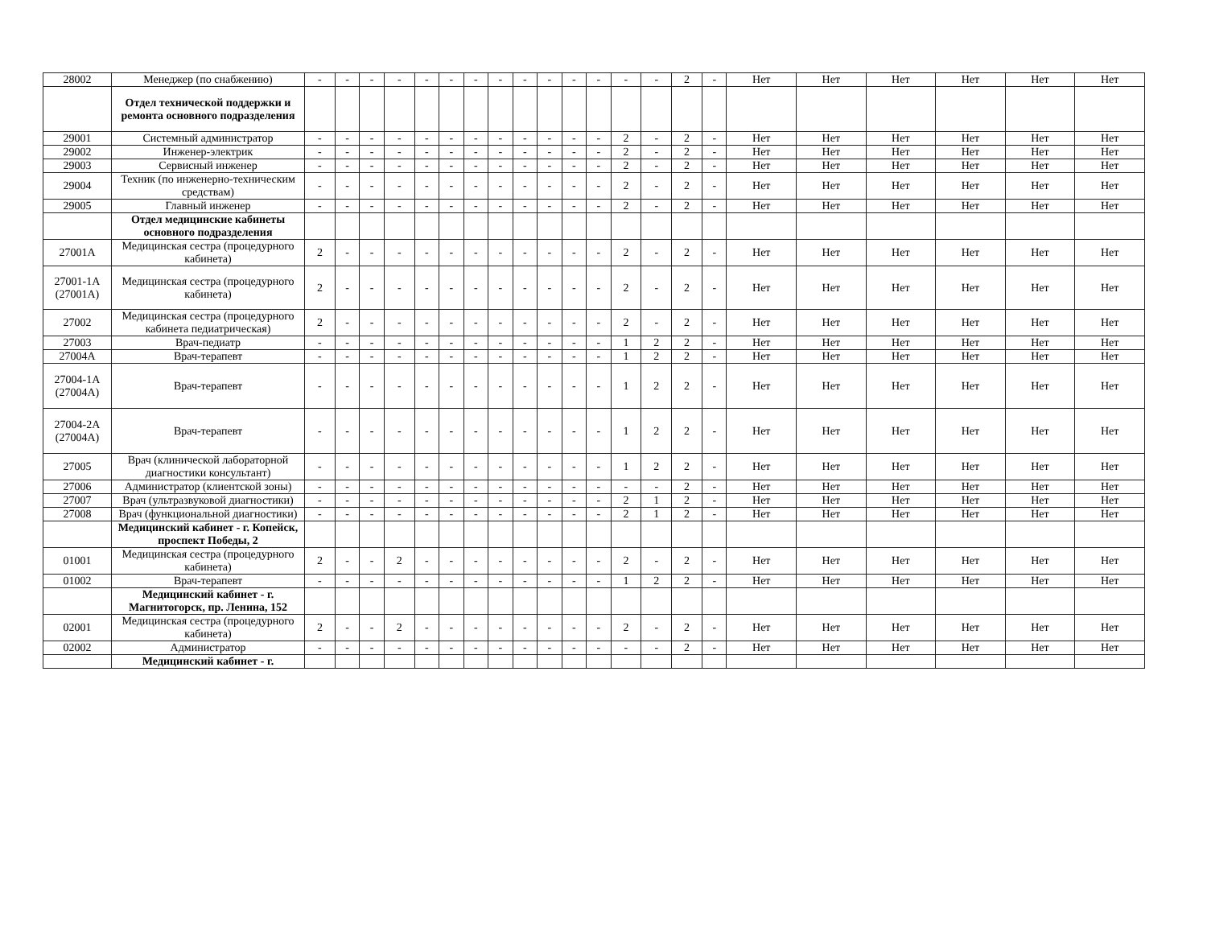| 28002 | Менеджер (по снабжению) | - | - | - | - | - | - | - | - | - | - | - | - | - | - | 2 | - | Нет | Нет | Нет | Нет | Нет | Нет |
| | Отдел технической поддержки и ремонта основного подразделения | | | | | | | | | | | | | | | | | | | | | | |
| 29001 | Системный администратор | - | - | - | - | - | - | - | - | - | - | - | - | 2 | - | 2 | - | Нет | Нет | Нет | Нет | Нет | Нет |
| 29002 | Инженер-электрик | - | - | - | - | - | - | - | - | - | - | - | - | 2 | - | 2 | - | Нет | Нет | Нет | Нет | Нет | Нет |
| 29003 | Сервисный инженер | - | - | - | - | - | - | - | - | - | - | - | - | 2 | - | 2 | - | Нет | Нет | Нет | Нет | Нет | Нет |
| 29004 | Техник (по инженерно-техническим средствам) | - | - | - | - | - | - | - | - | - | - | - | - | 2 | - | 2 | - | Нет | Нет | Нет | Нет | Нет | Нет |
| 29005 | Главный инженер | - | - | - | - | - | - | - | - | - | - | - | - | 2 | - | 2 | - | Нет | Нет | Нет | Нет | Нет | Нет |
| | Отдел медицинские кабинеты основного подразделения | | | | | | | | | | | | | | | | | | | | | | |
| 27001А | Медицинская сестра (процедурного кабинета) | 2 | - | - | - | - | - | - | - | - | - | - | - | 2 | - | 2 | - | Нет | Нет | Нет | Нет | Нет | Нет |
| 27001-1А (27001А) | Медицинская сестра (процедурного кабинета) | 2 | - | - | - | - | - | - | - | - | - | - | - | 2 | - | 2 | - | Нет | Нет | Нет | Нет | Нет | Нет |
| 27002 | Медицинская сестра (процедурного кабинета педиатрическая) | 2 | - | - | - | - | - | - | - | - | - | - | - | 2 | - | 2 | - | Нет | Нет | Нет | Нет | Нет | Нет |
| 27003 | Врач-педиатр | - | - | - | - | - | - | - | - | - | - | - | - | 1 | 2 | 2 | - | Нет | Нет | Нет | Нет | Нет | Нет |
| 27004А | Врач-терапевт | - | - | - | - | - | - | - | - | - | - | - | - | 1 | 2 | 2 | - | Нет | Нет | Нет | Нет | Нет | Нет |
| 27004-1А (27004А) | Врач-терапевт | - | - | - | - | - | - | - | - | - | - | - | - | 1 | 2 | 2 | - | Нет | Нет | Нет | Нет | Нет | Нет |
| 27004-2А (27004А) | Врач-терапевт | - | - | - | - | - | - | - | - | - | - | - | - | 1 | 2 | 2 | - | Нет | Нет | Нет | Нет | Нет | Нет |
| 27005 | Врач (клинической лабораторной диагностики консультант) | - | - | - | - | - | - | - | - | - | - | - | - | 1 | 2 | 2 | - | Нет | Нет | Нет | Нет | Нет | Нет |
| 27006 | Администратор (клиентской зоны) | - | - | - | - | - | - | - | - | - | - | - | - | - | - | 2 | - | Нет | Нет | Нет | Нет | Нет | Нет |
| 27007 | Врач (ультразвуковой диагностики) | - | - | - | - | - | - | - | - | - | - | - | - | 2 | 1 | 2 | - | Нет | Нет | Нет | Нет | Нет | Нет |
| 27008 | Врач (функциональной диагностики) | - | - | - | - | - | - | - | - | - | - | - | - | 2 | 1 | 2 | - | Нет | Нет | Нет | Нет | Нет | Нет |
| | Медицинский кабинет - г. Копейск, проспект Победы, 2 | | | | | | | | | | | | | | | | | | | | | | |
| 01001 | Медицинская сестра (процедурного кабинета) | 2 | - | - | 2 | - | - | - | - | - | - | - | - | 2 | - | 2 | - | Нет | Нет | Нет | Нет | Нет | Нет |
| 01002 | Врач-терапевт | - | - | - | - | - | - | - | - | - | - | - | - | 1 | 2 | 2 | - | Нет | Нет | Нет | Нет | Нет | Нет |
| | Медицинский кабинет - г. Магнитогорск, пр. Ленина, 152 | | | | | | | | | | | | | | | | | | | | | | |
| 02001 | Медицинская сестра (процедурного кабинета) | 2 | - | - | 2 | - | - | - | - | - | - | - | - | 2 | - | 2 | - | Нет | Нет | Нет | Нет | Нет | Нет |
| 02002 | Администратор | - | - | - | - | - | - | - | - | - | - | - | - | - | - | 2 | - | Нет | Нет | Нет | Нет | Нет | Нет |
| | Медицинский кабинет - г. | | | | | | | | | | | | | | | | | | | | | | |